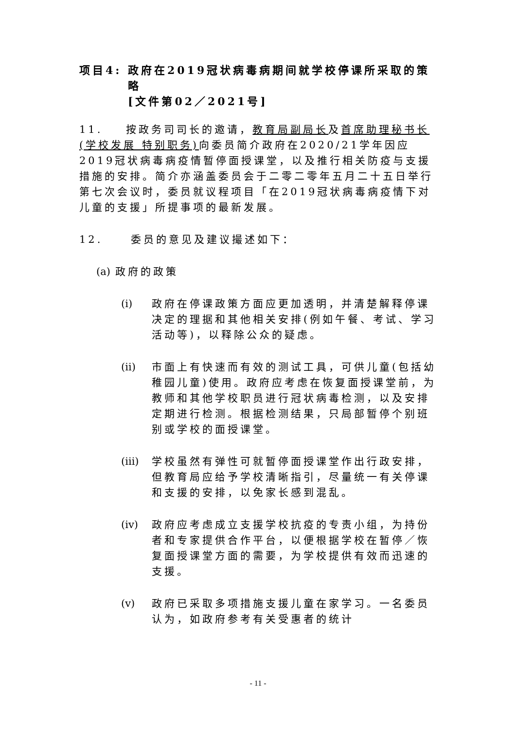项目4: 政府在2019冠状病毒病期间就学校停课所采取的策略
[文件第02／2021号]
11. 按政务司司长的邀请，教育局副局长及首席助理秘书长(学校发展 特别职务) 向委员简介政府在2020/21学年因应2019冠状病毒病疫情暂停面授课堂，以及推行相关防疫与支援措施的安排。简介亦涵盖委员会于二零二零年五月二十五日举行第七次会议时，委员就议程项目「在2019冠状病毒病疫情下对儿童的支援」所提事项的最新发展。
12. 委员的意见及建议撮述如下：
(a) 政府的政策
(i) 政府在停课政策方面应更加透明，并清楚解释停课决定的理据和其他相关安排(例如午餐、考试、学习活动等)，以释除公众的疑虑。
(ii) 市面上有快速而有效的测试工具，可供儿童(包括幼稚园儿童)使用。政府应考虑在恢复面授课堂前，为教师和其他学校职员进行冠状病毒检测，以及安排定期进行检测。根据检测结果，只局部暂停个别班别或学校的面授课堂。
(iii) 学校虽然有弹性可就暂停面授课堂作出行政安排，但教育局应给予学校清晰指引，尽量统一有关停课和支援的安排，以免家长感到混乱。
(iv) 政府应考虑成立支援学校抗疫的专责小组，为持份者和专家提供合作平台，以便根据学校在暂停／恢复面授课堂方面的需要，为学校提供有效而迅速的支援。
(v) 政府已采取多项措施支援儿童在家学习。一名委员认为，如政府参考有关受惠者的统计
- 11 -